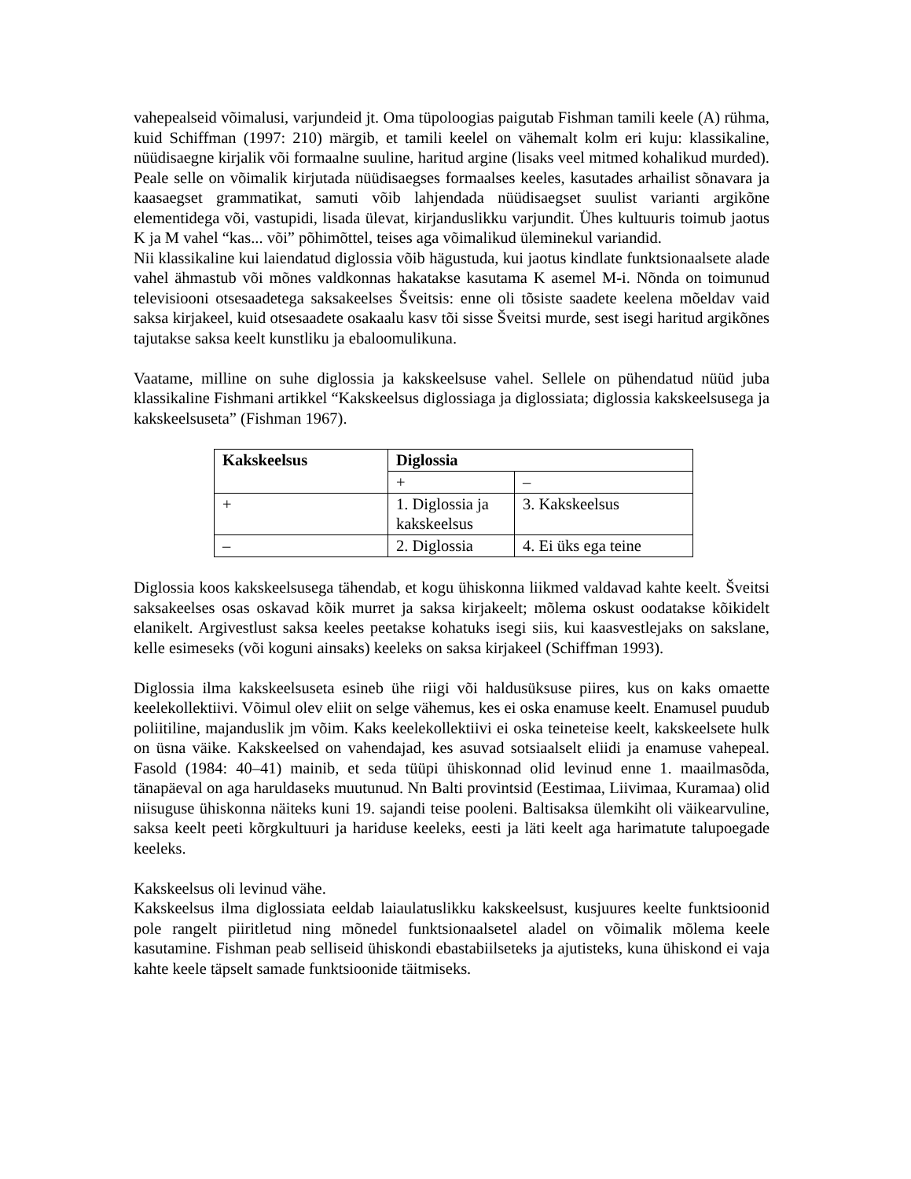vahepealseid võimalusi, varjundeid jt. Oma tüpoloogias paigutab Fishman tamili keele (A) rühma, kuid Schiffman (1997: 210) märgib, et tamili keelel on vähemalt kolm eri kuju: klassikaline, nüüdisaegne kirjalik või formaalne suuline, haritud argine (lisaks veel mitmed kohalikud murded). Peale selle on võimalik kirjutada nüüdisaegses formaalses keeles, kasutades arhailist sõnavara ja kaasaegset grammatikat, samuti võib lahjendada nüüdisaegset suulist varianti argikõne elementidega või, vastupidi, lisada ülevat, kirjanduslikku varjundit. Ühes kultuuris toimub jaotus K ja M vahel “kas... või” põhimõttel, teises aga võimalikud üleminekul variandid.
Nii klassikaline kui laiendatud diglossia võib hägustuda, kui jaotus kindlate funktsionaalsete alade vahel ähmastub või mõnes valdkonnas hakatakse kasutama K asemel M-i. Nõnda on toimunud televisiooni otsesaadetega saksakeelses Šveitsis: enne oli tõsiste saadete keelena mõeldav vaid saksa kirjakeel, kuid otsesaadete osakaalu kasv tõi sisse Šveitsi murde, sest isegi haritud argikõnes tajutakse saksa keelt kunstliku ja ebaloomulikuna.
Vaatame, milline on suhe diglossia ja kakskeelsuse vahel. Sellele on pühendatud nüüd juba klassikaline Fishmani artikkel “Kakskeelsus diglossiaga ja diglossiata; diglossia kakskeelsusega ja kakskeelsuseta” (Fishman 1967).
| Kakskeelsus | Diglossia | |
| --- | --- | --- |
| | + | – |
| + | 1. Diglossia ja kakskeelsus | 3. Kakskeelsus |
| – | 2. Diglossia | 4. Ei üks ega teine |
Diglossia koos kakskeelsusega tähendab, et kogu ühiskonna liikmed valdavad kahte keelt. Šveitsi saksakeelses osas oskavad kõik murret ja saksa kirjakeelt; mõlema oskust oodatakse kõikidelt elanikelt. Argivestlust saksa keeles peetakse kohatuks isegi siis, kui kaasvestlejaks on sakslane, kelle esimeseks (või koguni ainsaks) keeleks on saksa kirjakeel (Schiffman 1993).
Diglossia ilma kakskeelsuseta esineb ühe riigi või haldusüksuse piires, kus on kaks omaette keelekollektiivi. Võimul olev eliit on selge vähemus, kes ei oska enamuse keelt. Enamusel puudub poliitiline, majanduslik jm võim. Kaks keelekollektiivi ei oska teineteise keelt, kakskeelsete hulk on üsna väike. Kakskeelsed on vahendajad, kes asuvad sotsiaalselt eliidi ja enamuse vahepeal. Fasold (1984: 40–41) mainib, et seda tüüpi ühiskonnad olid levinud enne 1. maailmasõda, tänapäeval on aga haruldaseks muutunud. Nn Balti provintsid (Eestimaa, Liivimaa, Kuramaa) olid niisuguse ühiskonna näiteks kuni 19. sajandi teise pooleni. Baltisaksa ülemkiht oli väikearvuline, saksa keelt peeti kõrgkultuuri ja hariduse keeleks, eesti ja läti keelt aga harimatute talupoegade keeleks.
Kakskeelsus oli levinud vähe.
Kakskeelsus ilma diglossiata eeldab laiaulatuslikku kakskeelsust, kusjuures keelte funktsioonid pole rangelt piiritletud ning mõnedel funktsionaalsetel aladel on võimalik mõlema keele kasutamine. Fishman peab selliseid ühiskondi ebastabiilseteks ja ajutisteks, kuna ühiskond ei vaja kahte keele täpselt samade funktsioonide täitmiseks.